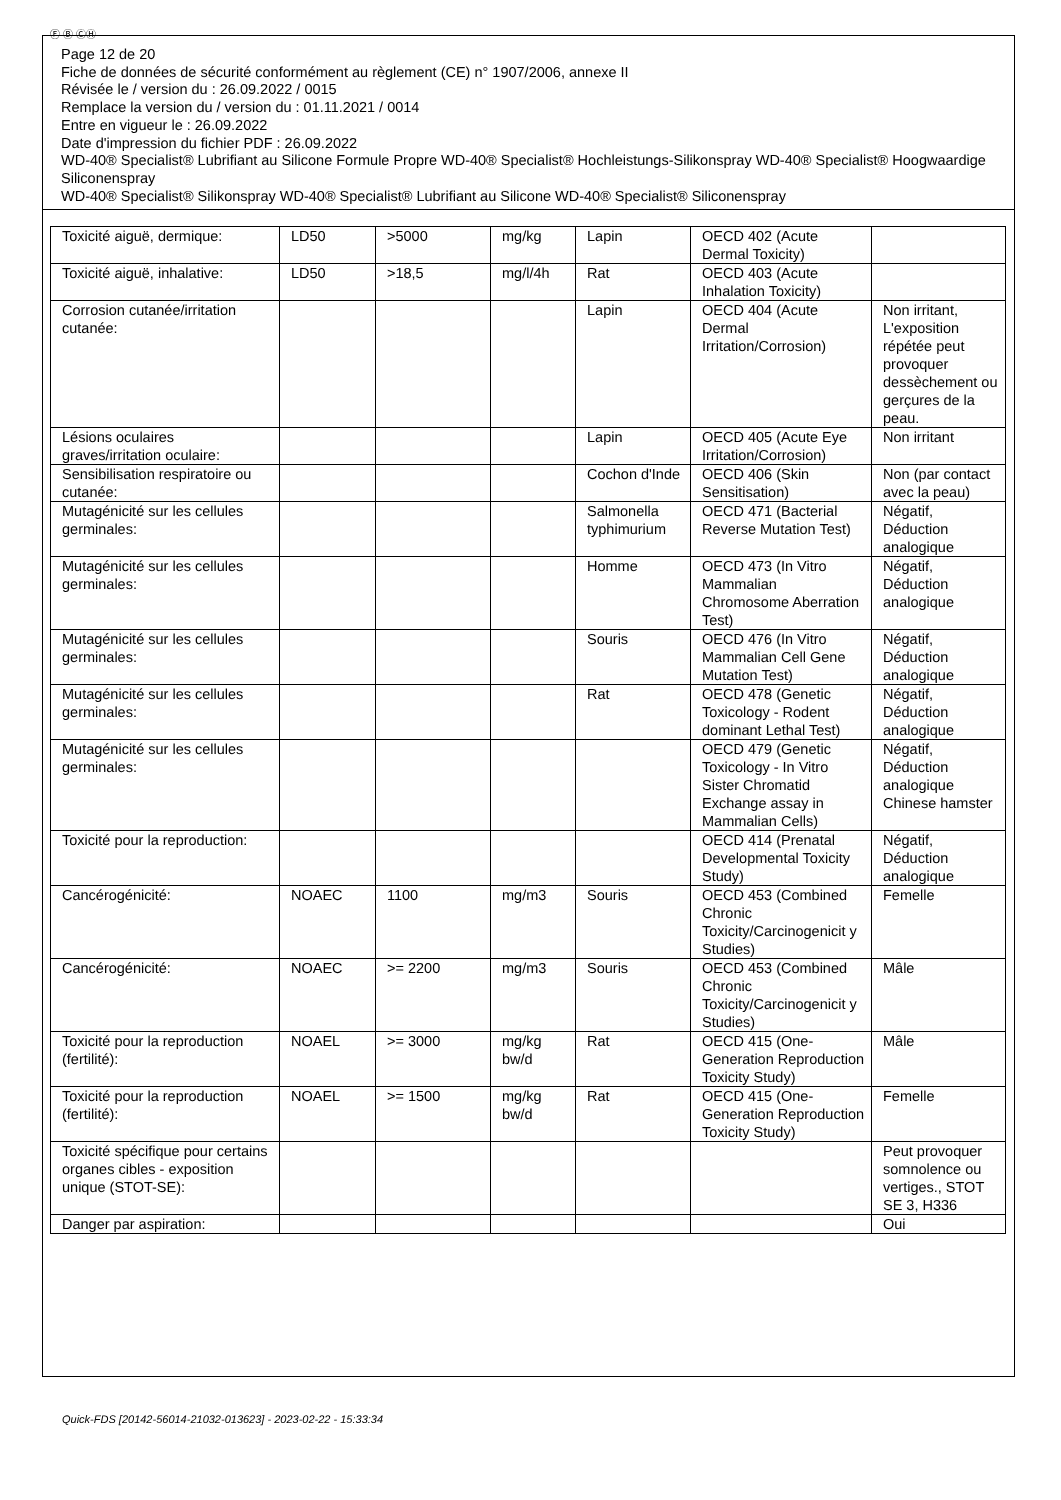Ⓕ Ⓑ ⒸⒽ
Page 12 de 20
Fiche de données de sécurité conformément au règlement (CE) n° 1907/2006, annexe II
Révisée le / version du : 26.09.2022 / 0015
Remplace la version du / version du : 01.11.2021 / 0014
Entre en vigueur le : 26.09.2022
Date d'impression du fichier PDF : 26.09.2022
WD-40® Specialist® Lubrifiant au Silicone Formule Propre WD-40® Specialist® Hochleistungs-Silikonspray WD-40® Specialist® Hoogwaardige Siliconenspray
WD-40® Specialist® Silikonspray WD-40® Specialist® Lubrifiant au Silicone WD-40® Specialist® Siliconenspray
| Toxicité aiguë, dermique: | LD50 | >5000 | mg/kg | Lapin | OECD 402 (Acute Dermal Toxicity) | |
| Toxicité aiguë, inhalative: | LD50 | >18,5 | mg/l/4h | Rat | OECD 403 (Acute Inhalation Toxicity) | |
| Corrosion cutanée/irritation cutanée: | | | | Lapin | OECD 404 (Acute Dermal Irritation/Corrosion) | Non irritant, L'exposition répétée peut provoquer dessèchement ou gerçures de la peau. |
| Lésions oculaires graves/irritation oculaire: | | | | Lapin | OECD 405 (Acute Eye Irritation/Corrosion) | Non irritant |
| Sensibilisation respiratoire ou cutanée: | | | | Cochon d'Inde | OECD 406 (Skin Sensitisation) | Non (par contact avec la peau) |
| Mutagénicité sur les cellules germinales: | | | | Salmonella typhimurium | OECD 471 (Bacterial Reverse Mutation Test) | Négatif, Déduction analogique |
| Mutagénicité sur les cellules germinales: | | | | Homme | OECD 473 (In Vitro Mammalian Chromosome Aberration Test) | Négatif, Déduction analogique |
| Mutagénicité sur les cellules germinales: | | | | Souris | OECD 476 (In Vitro Mammalian Cell Gene Mutation Test) | Négatif, Déduction analogique |
| Mutagénicité sur les cellules germinales: | | | | Rat | OECD 478 (Genetic Toxicology - Rodent dominant Lethal Test) | Négatif, Déduction analogique |
| Mutagénicité sur les cellules germinales: | | | | | OECD 479 (Genetic Toxicology - In Vitro Sister Chromatid Exchange assay in Mammalian Cells) | Négatif, Déduction analogique Chinese hamster |
| Toxicité pour la reproduction: | | | | | OECD 414 (Prenatal Developmental Toxicity Study) | Négatif, Déduction analogique |
| Cancérogénicité: | NOAEC | 1100 | mg/m3 | Souris | OECD 453 (Combined Chronic Toxicity/Carcinogenicit y Studies) | Femelle |
| Cancérogénicité: | NOAEC | >= 2200 | mg/m3 | Souris | OECD 453 (Combined Chronic Toxicity/Carcinogenicit y Studies) | Mâle |
| Toxicité pour la reproduction (fertilité): | NOAEL | >= 3000 | mg/kg bw/d | Rat | OECD 415 (One-Generation Reproduction Toxicity Study) | Mâle |
| Toxicité pour la reproduction (fertilité): | NOAEL | >= 1500 | mg/kg bw/d | Rat | OECD 415 (One-Generation Reproduction Toxicity Study) | Femelle |
| Toxicité spécifique pour certains organes cibles - exposition unique (STOT-SE): | | | | | | Peut provoquer somnolence ou vertiges., STOT SE 3, H336 |
| Danger par aspiration: | | | | | | Oui |
Quick-FDS [20142-56014-21032-013623] - 2023-02-22 - 15:33:34